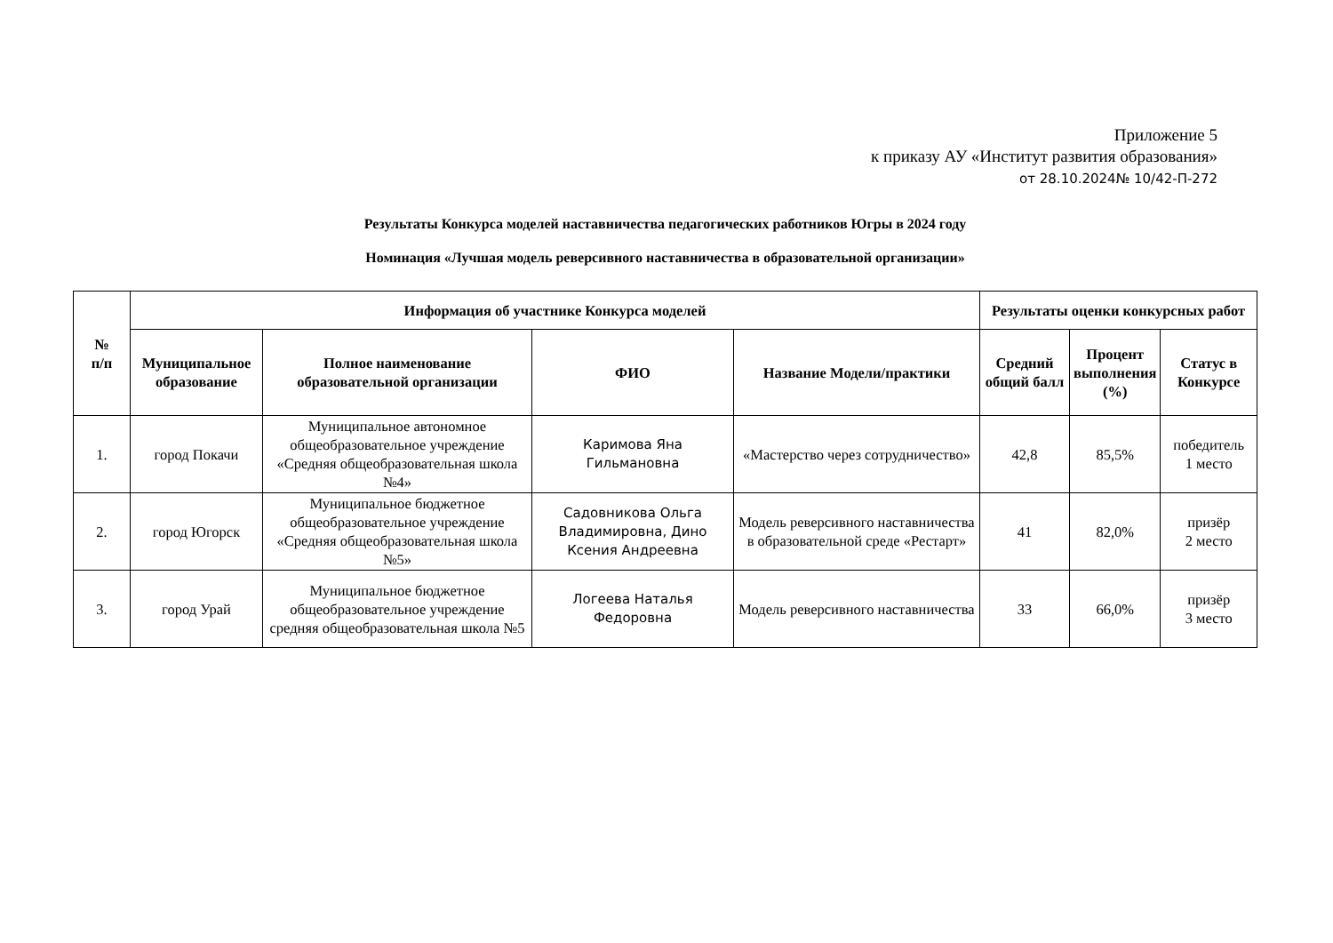Приложение 5
к приказу АУ «Институт развития образования»
от 28.10.2024№ 10/42-П-272
Результаты Конкурса моделей наставничества педагогических работников Югры в 2024 году
Номинация «Лучшая модель реверсивного наставничества в образовательной организации»
| № п/п | Информация об участнике Конкурса моделей | | | | Результаты оценки конкурсных работ | | |
| --- | --- | --- | --- | --- | --- | --- | --- |
| | Муниципальное образование | Полное наименование образовательной организации | ФИО | Название Модели/практики | Средний общий балл | Процент выполнения (%) | Статус в Конкурсе |
| 1. | город Покачи | Муниципальное автономное общеобразовательное учреждение «Средняя общеобразовательная школа №4» | Каримова Яна Гильмановна | «Мастерство через сотрудничество» | 42,8 | 85,5% | победитель 1 место |
| 2. | город Югорск | Муниципальное бюджетное общеобразовательное учреждение «Средняя общеобразовательная школа №5» | Садовникова Ольга Владимировна, Дино Ксения Андреевна | Модель реверсивного наставничества в образовательной среде «Рестарт» | 41 | 82,0% | призёр 2 место |
| 3. | город Урай | Муниципальное бюджетное общеобразовательное учреждение средняя общеобразовательная школа №5 | Логеева Наталья Федоровна | Модель реверсивного наставничества | 33 | 66,0% | призёр 3 место |